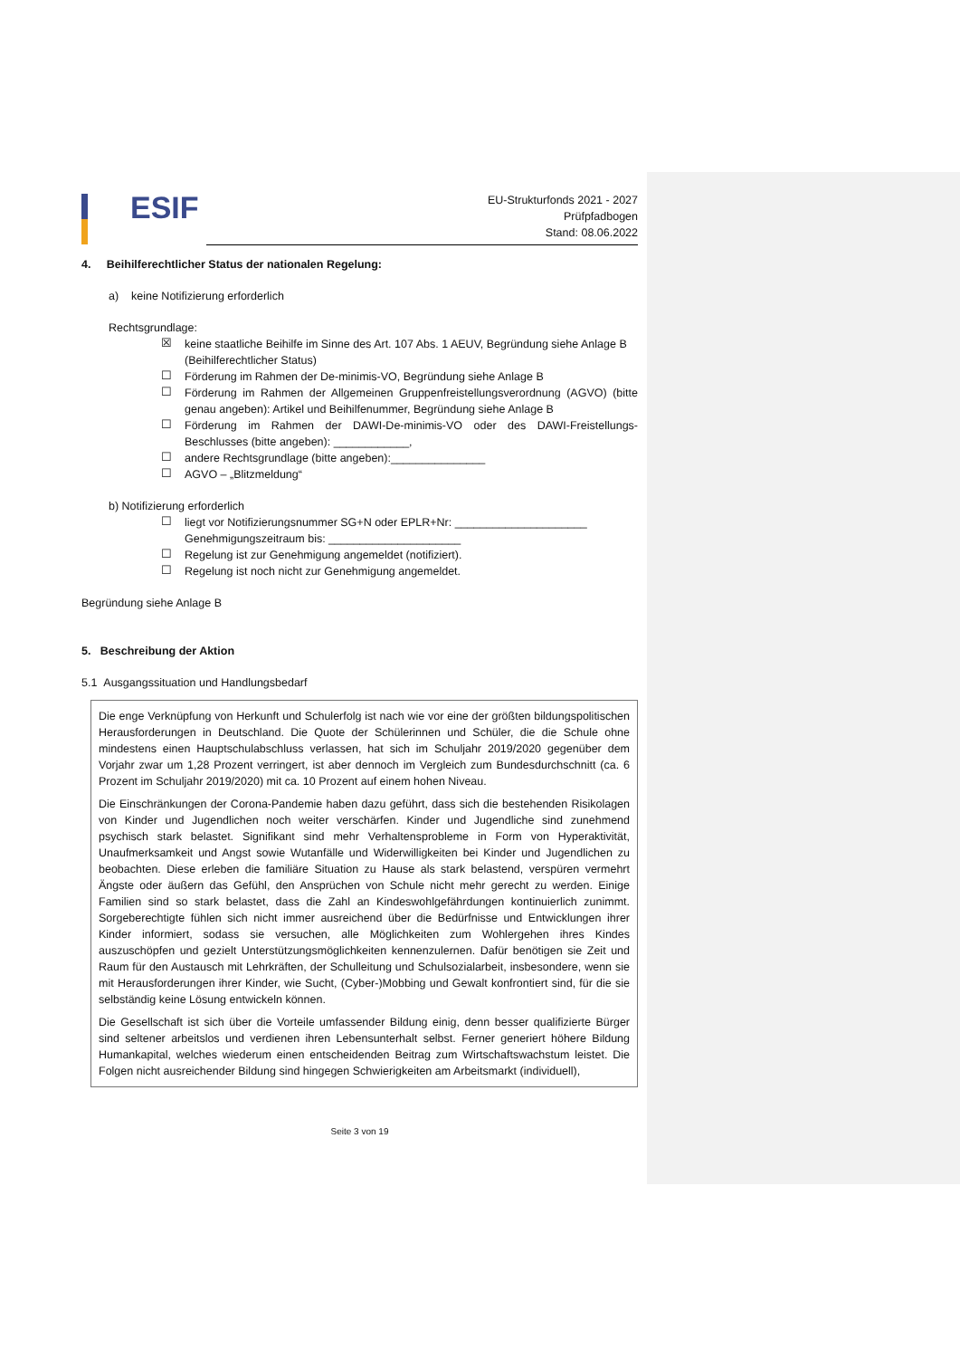ESIF
EU-Strukturfonds 2021 - 2027
Prüfpfadbogen
Stand: 08.06.2022
4. Beihilferechtlicher Status der nationalen Regelung:
a) keine Notifizierung erforderlich
Rechtsgrundlage:
☒
keine staatliche Beihilfe im Sinne des Art. 107 Abs. 1 AEUV, Begründung siehe Anlage B (Beihilferechtlicher Status)
☐
Förderung im Rahmen der De-minimis-VO, Begründung siehe Anlage B
☐
Förderung im Rahmen der Allgemeinen Gruppenfreistellungsverordnung (AGVO) (bitte genau angeben): Artikel und Beihilfenummer, Begründung siehe Anlage B
☐
Förderung im Rahmen der DAWI-De-minimis-VO oder des DAWI-Freistellungs-Beschlusses (bitte angeben): ____________,
☐
andere Rechtsgrundlage (bitte angeben):_______________
☐
AGVO – „Blitzmeldung“
b) Notifizierung erforderlich
☐
liegt vor Notifizierungsnummer SG+N oder EPLR+Nr: _____________________
Genehmigungszeitraum bis: _____________________
☐
Regelung ist zur Genehmigung angemeldet (notifiziert).
☐
Regelung ist noch nicht zur Genehmigung angemeldet.
Begründung siehe Anlage B
5. Beschreibung der Aktion
5.1 Ausgangssituation und Handlungsbedarf
Die enge Verknüpfung von Herkunft und Schulerfolg ist nach wie vor eine der größten bildungspolitischen Herausforderungen in Deutschland. Die Quote der Schülerinnen und Schüler, die die Schule ohne mindestens einen Hauptschulabschluss verlassen, hat sich im Schuljahr 2019/2020 gegenüber dem Vorjahr zwar um 1,28 Prozent verringert, ist aber dennoch im Vergleich zum Bundesdurchschnitt (ca. 6 Prozent im Schuljahr 2019/2020) mit ca. 10 Prozent auf einem hohen Niveau.
Die Einschränkungen der Corona-Pandemie haben dazu geführt, dass sich die bestehenden Risikolagen von Kinder und Jugendlichen noch weiter verschärfen. Kinder und Jugendliche sind zunehmend psychisch stark belastet. Signifikant sind mehr Verhaltensprobleme in Form von Hyperaktivität, Unaufmerksamkeit und Angst sowie Wutanfälle und Widerwilligkeiten bei Kinder und Jugendlichen zu beobachten. Diese erleben die familiäre Situation zu Hause als stark belastend, verspüren vermehrt Ängste oder äußern das Gefühl, den Ansprüchen von Schule nicht mehr gerecht zu werden. Einige Familien sind so stark belastet, dass die Zahl an Kindeswohlgefährdungen kontinuierlich zunimmt. Sorgeberechtigte fühlen sich nicht immer ausreichend über die Bedürfnisse und Entwicklungen ihrer Kinder informiert, sodass sie versuchen, alle Möglichkeiten zum Wohlergehen ihres Kindes auszuschöpfen und gezielt Unterstützungsmöglichkeiten kennenzulernen. Dafür benötigen sie Zeit und Raum für den Austausch mit Lehrkräften, der Schulleitung und Schulsozialarbeit, insbesondere, wenn sie mit Herausforderungen ihrer Kinder, wie Sucht, (Cyber-)Mobbing und Gewalt konfrontiert sind, für die sie selbständig keine Lösung entwickeln können.
Die Gesellschaft ist sich über die Vorteile umfassender Bildung einig, denn besser qualifizierte Bürger sind seltener arbeitslos und verdienen ihren Lebensunterhalt selbst. Ferner generiert höhere Bildung Humankapital, welches wiederum einen entscheidenden Beitrag zum Wirtschaftswachstum leistet. Die Folgen nicht ausreichender Bildung sind hingegen Schwierigkeiten am Arbeitsmarkt (individuell),
Seite 3 von 19